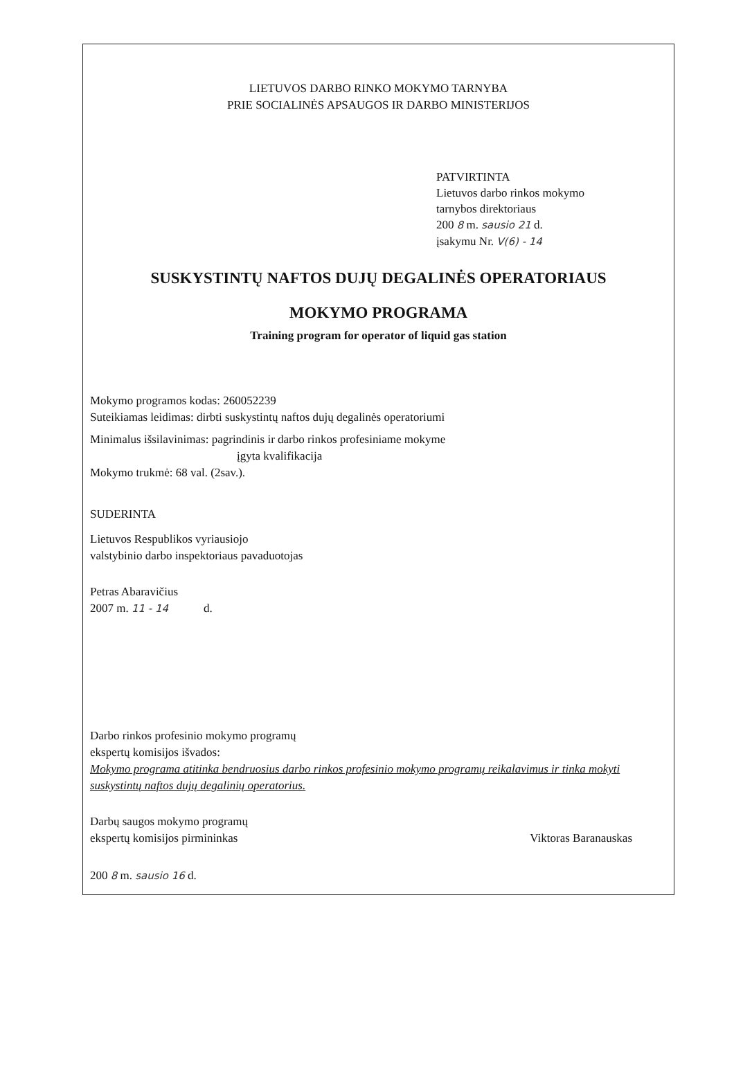LIETUVOS DARBO RINKO MOKYMO TARNYBA
PRIE SOCIALINĖS APSAUGOS IR DARBO MINISTERIJOS
PATVIRTINTA
Lietuvos darbo rinkos mokymo
tarnybos direktoriaus
200 8 m. sausio 21 d.
įsakymu Nr. V(6) - 14
SUSKYSTINTŲ NAFTOS DUJŲ DEGALINĖS OPERATORIAUS
MOKYMO PROGRAMA
Training program for operator of liquid gas station
Mokymo programos kodas: 260052239
Suteikiamas leidimas: dirbti suskystintų naftos dujų degalinės operatoriumi
Minimalus išsilavinimas: pagrindinis ir darbo rinkos profesiniame mokyme
įgyta kvalifikacija
Mokymo trukmė: 68 val. (2sav.).
SUDERINTA
Lietuvos Respublikos vyriausiojo
valstybinio darbo inspektoriaus pavaduotojas
Petras Abaravičius
2007 m. 11 - 14 d.
Darbo rinkos profesinio mokymo programų
ekspertų komisijos išvados:
Mokymo programa atitinka bendruosius darbo rinkos profesinio mokymo programų reikalavimus ir tinka mokyti suskystintų naftos dujų degalinių operatorius.
Darbų saugos mokymo programų
ekspertų komisijos pirmininkas
Viktoras Baranauskas
200 8 m. sausio 16 d.